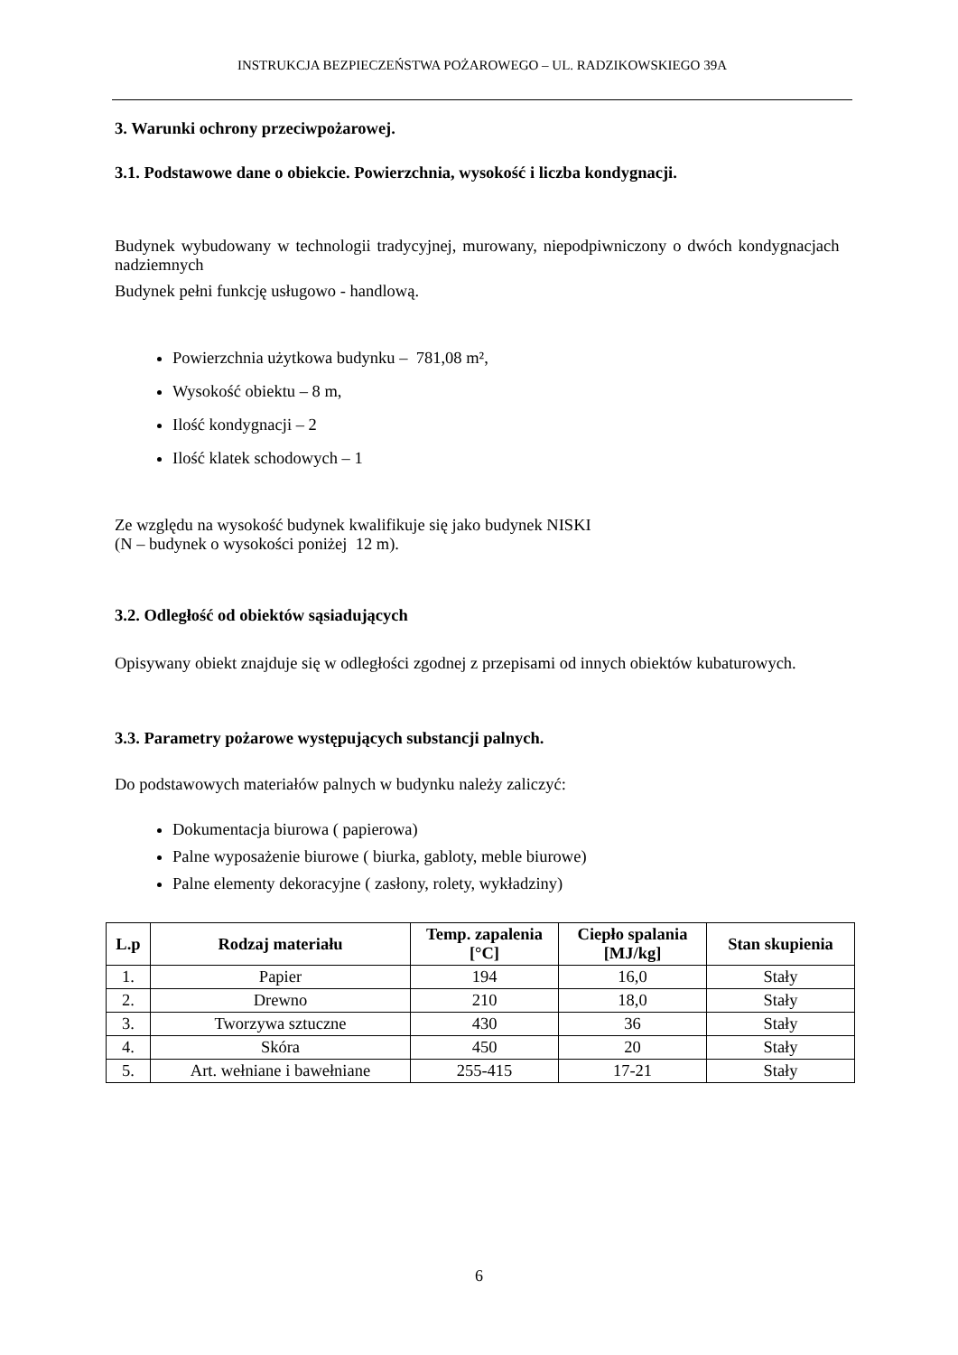INSTRUKCJA BEZPIECZEŃSTWA POŻAROWEGO – UL. RADZIKOWSKIEGO 39A
3. Warunki ochrony przeciwpożarowej.
3.1. Podstawowe dane o obiekcie. Powierzchnia, wysokość i liczba kondygnacji.
Budynek wybudowany w technologii tradycyjnej, murowany, niepodpiwniczony o dwóch kondygnacjach nadziemnych
Budynek pełni funkcję usługowo - handlową.
Powierzchnia użytkowa budynku – 781,08 m²,
Wysokość obiektu – 8 m,
Ilość kondygnacji – 2
Ilość klatek schodowych – 1
Ze względu na wysokość budynek kwalifikuje się jako budynek NISKI
(N – budynek o wysokości poniżej 12 m).
3.2. Odległość od obiektów sąsiadujących
Opisywany obiekt znajduje się w odległości zgodnej z przepisami od innych obiektów kubaturowych.
3.3. Parametry pożarowe występujących substancji palnych.
Do podstawowych materiałów palnych w budynku należy zaliczyć:
Dokumentacja biurowa ( papierowa)
Palne wyposażenie biurowe ( biurka, gabloty, meble biurowe)
Palne elementy dekoracyjne ( zasłony, rolety, wykładziny)
| L.p | Rodzaj materiału | Temp. zapalenia [°C] | Ciepło spalania [MJ/kg] | Stan skupienia |
| --- | --- | --- | --- | --- |
| 1. | Papier | 194 | 16,0 | Stały |
| 2. | Drewno | 210 | 18,0 | Stały |
| 3. | Tworzywa sztuczne | 430 | 36 | Stały |
| 4. | Skóra | 450 | 20 | Stały |
| 5. | Art. wełniane i bawełniane | 255-415 | 17-21 | Stały |
6